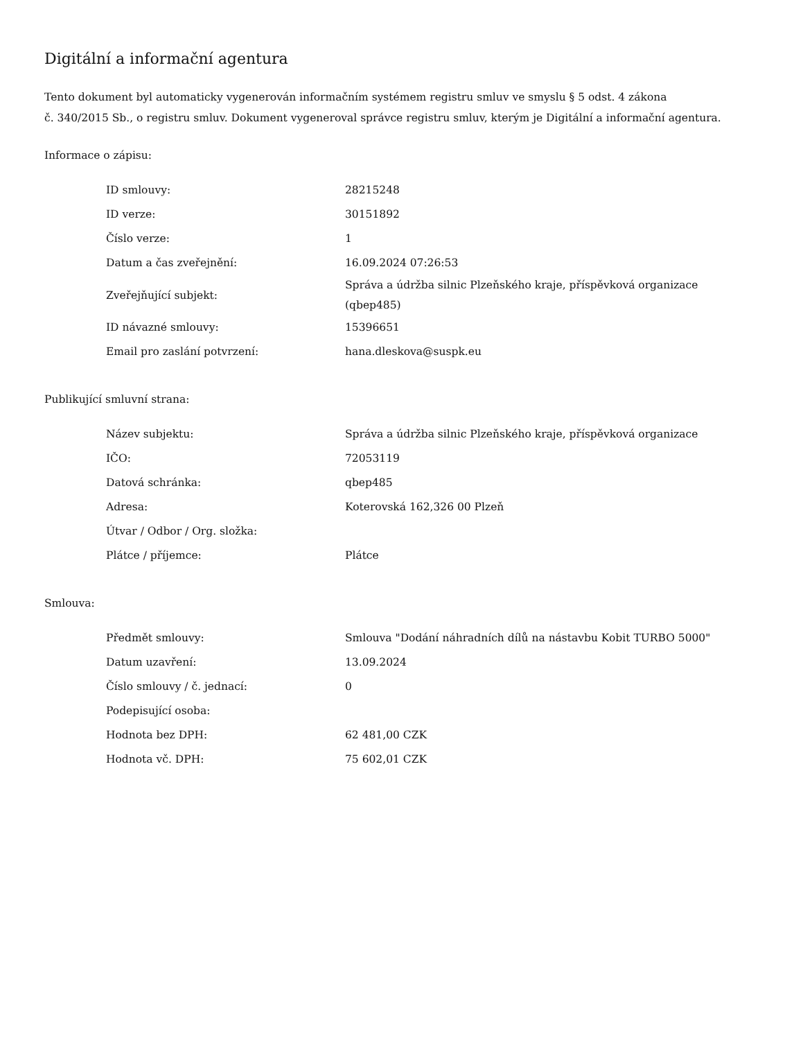Digitální a informační agentura
Tento dokument byl automaticky vygenerován informačním systémem registru smluv ve smyslu § 5 odst. 4 zákona
č. 340/2015 Sb., o registru smluv. Dokument vygeneroval správce registru smluv, kterým je Digitální a informační agentura.
Informace o zápisu:
| ID smlouvy: | 28215248 |
| ID verze: | 30151892 |
| Číslo verze: | 1 |
| Datum a čas zveřejnění: | 16.09.2024 07:26:53 |
| Zveřejňující subjekt: | Správa a údržba silnic Plzeňského kraje, příspěvková organizace (qbep485) |
| ID návazné smlouvy: | 15396651 |
| Email pro zaslání potvrzení: | hana.dleskova@suspk.eu |
Publikující smluvní strana:
| Název subjektu: | Správa a údržba silnic Plzeňského kraje, příspěvková organizace |
| IČO: | 72053119 |
| Datová schránka: | qbep485 |
| Adresa: | Koterovská 162,326 00 Plzeň |
| Útvar / Odbor / Org. složka: | |
| Plátce / příjemce: | Plátce |
Smlouva:
| Předmět smlouvy: | Smlouva "Dodání náhradních dílů na nástavbu Kobit TURBO 5000" |
| Datum uzavření: | 13.09.2024 |
| Číslo smlouvy / č. jednací: | 0 |
| Podepisující osoba: | |
| Hodnota bez DPH: | 62 481,00 CZK |
| Hodnota vč. DPH: | 75 602,01 CZK |